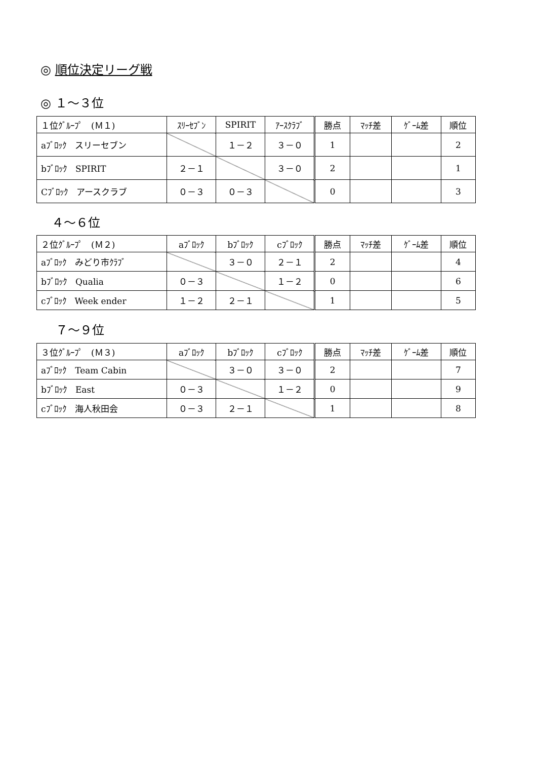◎ 順位決定リーグ戦
◎ １～３位
| １位ｸﾞﾙｰﾌﾟ (Ｍ１) | ｽﾘｰｾﾌﾞﾝ | SPIRIT | ｱｰｽｸﾗﾌﾞ | 勝点 | ﾏｯﾁ差 | ｹﾞｰﾑ差 | 順位 |
| --- | --- | --- | --- | --- | --- | --- | --- |
| aﾌﾞﾛｯｸ スリーセブン | | １－２ | ３－０ | 1 | | | 2 |
| bﾌﾞﾛｯｸ SPIRIT | ２－１ | | ３－０ | 2 | | | 1 |
| Cﾌﾞﾛｯｸ アースクラブ | ０－３ | ０－３ | | 0 | | | 3 |
４～６位
| ２位ｸﾞﾙｰﾌﾟ (Ｍ２) | aﾌﾞﾛｯｸ | bﾌﾞﾛｯｸ | cﾌﾞﾛｯｸ | 勝点 | ﾏｯﾁ差 | ｹﾞｰﾑ差 | 順位 |
| --- | --- | --- | --- | --- | --- | --- | --- |
| aﾌﾞﾛｯｸ みどり市ｸﾗﾌﾞ | | ３－０ | ２－１ | 2 | | | 4 |
| bﾌﾞﾛｯｸ Qualia | ０－３ | | １－２ | 0 | | | 6 |
| cﾌﾞﾛｯｸ Week ender | １－２ | ２－１ | | 1 | | | 5 |
７～９位
| ３位ｸﾞﾙｰﾌﾟ (Ｍ３) | aﾌﾞﾛｯｸ | bﾌﾞﾛｯｸ | cﾌﾞﾛｯｸ | 勝点 | ﾏｯﾁ差 | ｹﾞｰﾑ差 | 順位 |
| --- | --- | --- | --- | --- | --- | --- | --- |
| aﾌﾞﾛｯｸ Team Cabin | | ３－０ | ３－０ | 2 | | | 7 |
| bﾌﾞﾛｯｸ East | ０－３ | | １－２ | 0 | | | 9 |
| cﾌﾞﾛｯｸ 海人秋田会 | ０－３ | ２－１ | | 1 | | | 8 |